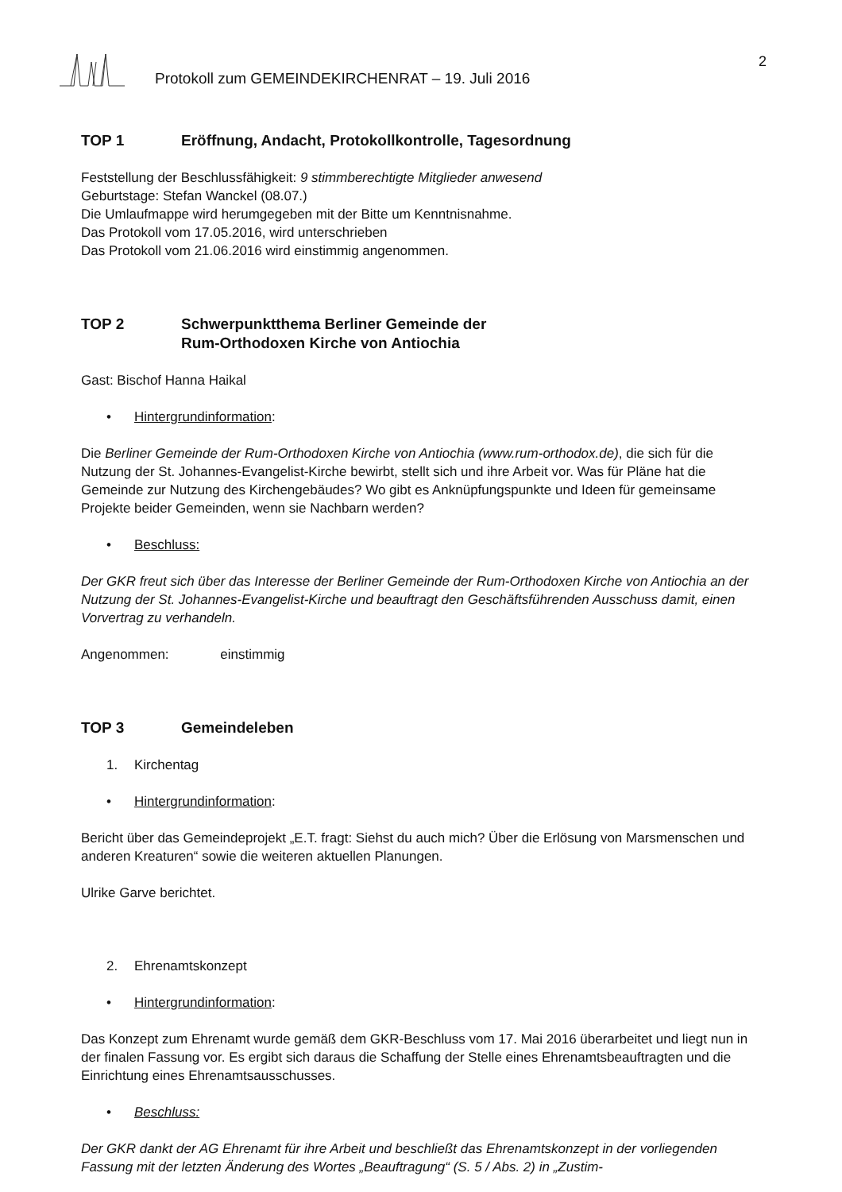Protokoll zum GEMEINDEKIRCHENRAT – 19. Juli 2016 2
TOP 1 Eröffnung, Andacht, Protokollkontrolle, Tagesordnung
Feststellung der Beschlussfähigkeit: 9 stimmberechtigte Mitglieder anwesend
Geburtstage: Stefan Wanckel (08.07.)
Die Umlaufmappe wird herumgegeben mit der Bitte um Kenntnisnahme.
Das Protokoll vom 17.05.2016, wird unterschrieben
Das Protokoll vom 21.06.2016 wird einstimmig angenommen.
TOP 2 Schwerpunktthema Berliner Gemeinde der
Rum-Orthodoxen Kirche von Antiochia
Gast: Bischof Hanna Haikal
• Hintergrundinformation:
Die Berliner Gemeinde der Rum-Orthodoxen Kirche von Antiochia (www.rum-orthodox.de), die sich für die Nutzung der St. Johannes-Evangelist-Kirche bewirbt, stellt sich und ihre Arbeit vor. Was für Pläne hat die Gemeinde zur Nutzung des Kirchengebäudes? Wo gibt es Anknüpfungspunkte und Ideen für gemeinsame Projekte beider Gemeinden, wenn sie Nachbarn werden?
• Beschluss:
Der GKR freut sich über das Interesse der Berliner Gemeinde der Rum-Orthodoxen Kirche von Antiochia an der Nutzung der St. Johannes-Evangelist-Kirche und beauftragt den Geschäftsführenden Ausschuss damit, einen Vorvertrag zu verhandeln.
Angenommen: einstimmig
TOP 3 Gemeindeleben
1. Kirchentag
• Hintergrundinformation:
Bericht über das Gemeindeprojekt „E.T. fragt: Siehst du auch mich? Über die Erlösung von Marsmenschen und anderen Kreaturen“ sowie die weiteren aktuellen Planungen.
Ulrike Garve berichtet.
2. Ehrenamtskonzept
• Hintergrundinformation:
Das Konzept zum Ehrenamt wurde gemäß dem GKR-Beschluss vom 17. Mai 2016 überarbeitet und liegt nun in der finalen Fassung vor. Es ergibt sich daraus die Schaffung der Stelle eines Ehrenamtsbeauftragten und die Einrichtung eines Ehrenamtsausschusses.
• Beschluss:
Der GKR dankt der AG Ehrenamt für ihre Arbeit und beschließt das Ehrenamtskonzept in der vorliegenden Fassung mit der letzten Änderung des Wortes „Beauftragung“ (S. 5 / Abs. 2) in „Zustim-